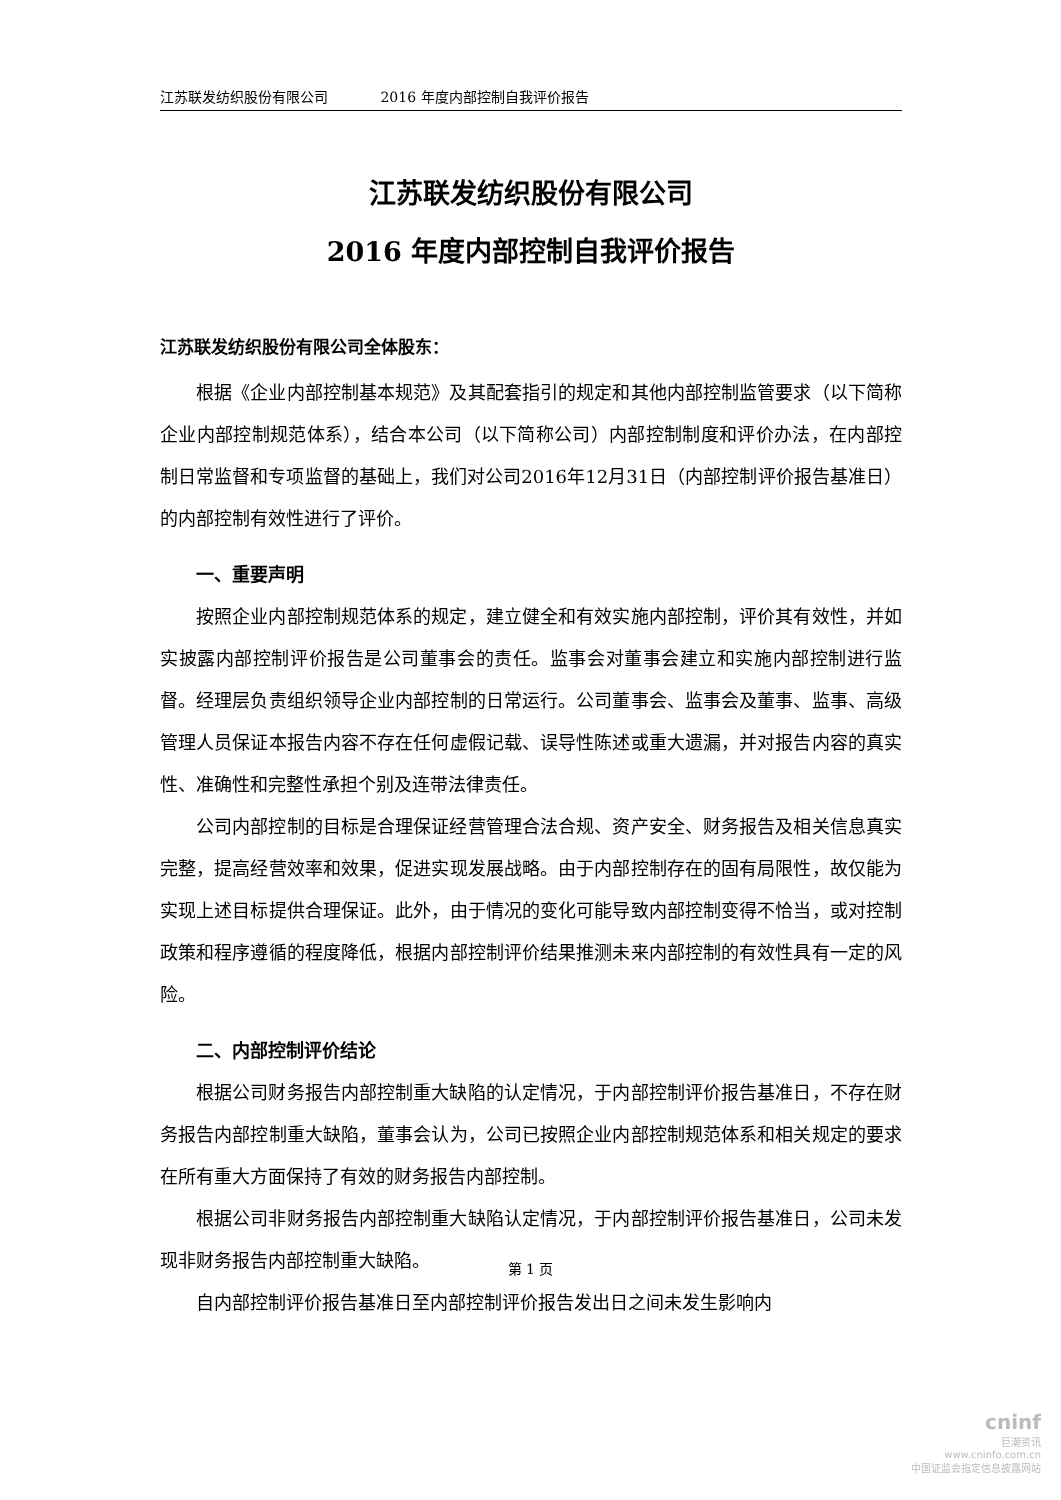江苏联发纺织股份有限公司 2016 年度内部控制自我评价报告
江苏联发纺织股份有限公司
2016 年度内部控制自我评价报告
江苏联发纺织股份有限公司全体股东：
根据《企业内部控制基本规范》及其配套指引的规定和其他内部控制监管要求（以下简称企业内部控制规范体系），结合本公司（以下简称公司）内部控制制度和评价办法，在内部控制日常监督和专项监督的基础上，我们对公司2016年12月31日（内部控制评价报告基准日）的内部控制有效性进行了评价。
一、重要声明
按照企业内部控制规范体系的规定，建立健全和有效实施内部控制，评价其有效性，并如实披露内部控制评价报告是公司董事会的责任。监事会对董事会建立和实施内部控制进行监督。经理层负责组织领导企业内部控制的日常运行。公司董事会、监事会及董事、监事、高级管理人员保证本报告内容不存在任何虚假记载、误导性陈述或重大遗漏，并对报告内容的真实性、准确性和完整性承担个别及连带法律责任。
公司内部控制的目标是合理保证经营管理合法合规、资产安全、财务报告及相关信息真实完整，提高经营效率和效果，促进实现发展战略。由于内部控制存在的固有局限性，故仅能为实现上述目标提供合理保证。此外，由于情况的变化可能导致内部控制变得不恰当，或对控制政策和程序遵循的程度降低，根据内部控制评价结果推测未来内部控制的有效性具有一定的风险。
二、内部控制评价结论
根据公司财务报告内部控制重大缺陷的认定情况，于内部控制评价报告基准日，不存在财务报告内部控制重大缺陷，董事会认为，公司已按照企业内部控制规范体系和相关规定的要求在所有重大方面保持了有效的财务报告内部控制。
根据公司非财务报告内部控制重大缺陷认定情况，于内部控制评价报告基准日，公司未发现非财务报告内部控制重大缺陷。
自内部控制评价报告基准日至内部控制评价报告发出日之间未发生影响内
第 1 页
cninf
巨潮资讯
www.cninfo.com.cn
中国证监会指定信息披露网站